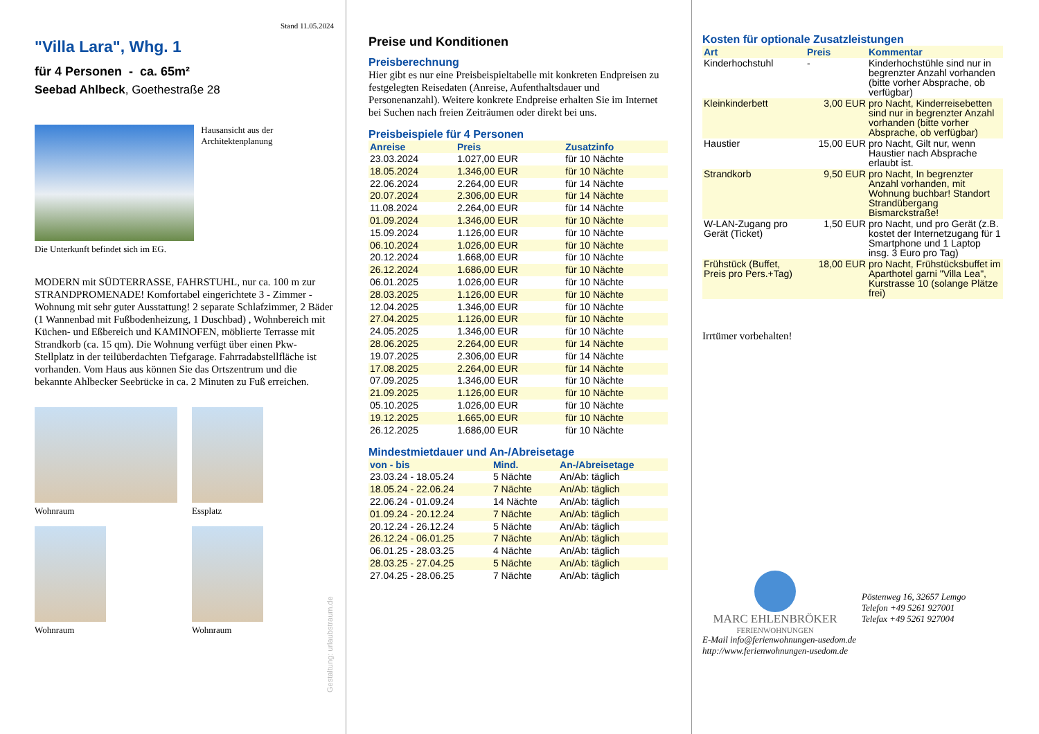Stand 11.05.2024
"Villa Lara", Whg. 1
für 4 Personen - ca. 65m²
Seebad Ahlbeck, Goethestraße 28
Hausansicht aus der Architektenplanung
Die Unterkunft befindet sich im EG.
MODERN mit SÜDTERRASSE, FAHRSTUHL, nur ca. 100 m zur STRANDPROMENADE! Komfortabel eingerichtete 3 - Zimmer - Wohnung mit sehr guter Ausstattung! 2 separate Schlafzimmer, 2 Bäder (1 Wannenbad mit Fußbodenheizung, 1 Duschbad) , Wohnbereich mit Küchen- und Eßbereich und KAMINOFEN, möblierte Terrasse mit Strandkorb (ca. 15 qm). Die Wohnung verfügt über einen Pkw-Stellplatz in der teilüberdachten Tiefgarage. Fahrradabstellfläche ist vorhanden. Vom Haus aus können Sie das Ortszentrum und die bekannte Ahlbecker Seebrücke in ca. 2 Minuten zu Fuß erreichen.
Wohnraum
Essplatz
Wohnraum
Wohnraum
Preise und Konditionen
Preisberechnung
Hier gibt es nur eine Preisbeispieltabelle mit konkreten Endpreisen zu festgelegten Reisedaten (Anreise, Aufenthaltsdauer und Personenanzahl). Weitere konkrete Endpreise erhalten Sie im Internet bei Suchen nach freien Zeiträumen oder direkt bei uns.
Preisbeispiele für 4 Personen
| Anreise | Preis | Zusatzinfo |
| --- | --- | --- |
| 23.03.2024 | 1.027,00 EUR | für 10 Nächte |
| 18.05.2024 | 1.346,00 EUR | für 10 Nächte |
| 22.06.2024 | 2.264,00 EUR | für 14 Nächte |
| 20.07.2024 | 2.306,00 EUR | für 14 Nächte |
| 11.08.2024 | 2.264,00 EUR | für 14 Nächte |
| 01.09.2024 | 1.346,00 EUR | für 10 Nächte |
| 15.09.2024 | 1.126,00 EUR | für 10 Nächte |
| 06.10.2024 | 1.026,00 EUR | für 10 Nächte |
| 20.12.2024 | 1.668,00 EUR | für 10 Nächte |
| 26.12.2024 | 1.686,00 EUR | für 10 Nächte |
| 06.01.2025 | 1.026,00 EUR | für 10 Nächte |
| 28.03.2025 | 1.126,00 EUR | für 10 Nächte |
| 12.04.2025 | 1.346,00 EUR | für 10 Nächte |
| 27.04.2025 | 1.126,00 EUR | für 10 Nächte |
| 24.05.2025 | 1.346,00 EUR | für 10 Nächte |
| 28.06.2025 | 2.264,00 EUR | für 14 Nächte |
| 19.07.2025 | 2.306,00 EUR | für 14 Nächte |
| 17.08.2025 | 2.264,00 EUR | für 14 Nächte |
| 07.09.2025 | 1.346,00 EUR | für 10 Nächte |
| 21.09.2025 | 1.126,00 EUR | für 10 Nächte |
| 05.10.2025 | 1.026,00 EUR | für 10 Nächte |
| 19.12.2025 | 1.665,00 EUR | für 10 Nächte |
| 26.12.2025 | 1.686,00 EUR | für 10 Nächte |
Mindestmietdauer und An-/Abreisetage
| von - bis | Mind. | An-/Abreisetage |
| --- | --- | --- |
| 23.03.24 - 18.05.24 | 5 Nächte | An/Ab: täglich |
| 18.05.24 - 22.06.24 | 7 Nächte | An/Ab: täglich |
| 22.06.24 - 01.09.24 | 14 Nächte | An/Ab: täglich |
| 01.09.24 - 20.12.24 | 7 Nächte | An/Ab: täglich |
| 20.12.24 - 26.12.24 | 5 Nächte | An/Ab: täglich |
| 26.12.24 - 06.01.25 | 7 Nächte | An/Ab: täglich |
| 06.01.25 - 28.03.25 | 4 Nächte | An/Ab: täglich |
| 28.03.25 - 27.04.25 | 5 Nächte | An/Ab: täglich |
| 27.04.25 - 28.06.25 | 7 Nächte | An/Ab: täglich |
Kosten für optionale Zusatzleistungen
| Art | Preis | Kommentar |
| --- | --- | --- |
| Kinderhochstuhl | - | Kinderhochstühle sind nur in begrenzter Anzahl vorhanden (bitte vorher Absprache, ob verfügbar) |
| Kleinkinderbett | 3,00 EUR | pro Nacht, Kinderreisebetten sind nur in begrenzter Anzahl vorhanden (bitte vorher Absprache, ob verfügbar) |
| Haustier | 15,00 EUR | pro Nacht, Gilt nur, wenn Haustier nach Absprache erlaubt ist. |
| Strandkorb | 9,50 EUR | pro Nacht, In begrenzter Anzahl vorhanden, mit Wohnung buchbar! Standort Strandübergang Bismarckstraße! |
| W-LAN-Zugang pro Gerät (Ticket) | 1,50 EUR | pro Nacht, und pro Gerät (z.B. kostet der Internetzugang für 1 Smartphone und 1 Laptop insg. 3 Euro pro Tag) |
| Frühstück (Buffet, Preis pro Pers.+Tag) | 18,00 EUR | pro Nacht, Frühstücksbuffet im Aparthotel garni "Villa Lea", Kurstrasse 10 (solange Plätze frei) |
Irrtümer vorbehalten!
MARC EHLENBRÖKER
FERIENWOHNUNGEN
Pöstenweg 16, 32657 Lemgo
Telefon +49 5261 927001
Telefax +49 5261 927004
E-Mail info@ferienwohnungen-usedom.de
http://www.ferienwohnungen-usedom.de
Gestaltung: urlaubstraum.de